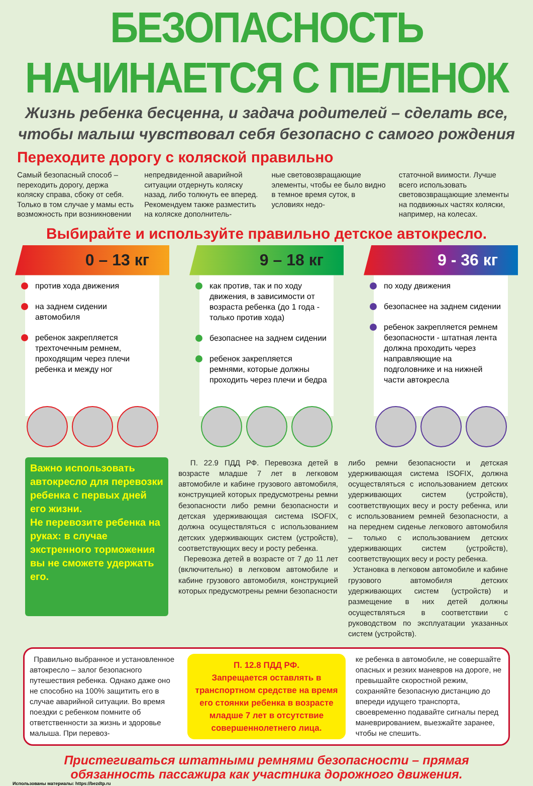БЕЗОПАСНОСТЬ НАЧИНАЕТСЯ С ПЕЛЕНОК
Жизнь ребенка бесценна, и задача родителей – сделать все,
чтобы малыш чувствовал себя безопасно с самого рождения
Переходите дорогу с коляской правильно
Самый безопасный способ – переходить дорогу, держа коляску справа, сбоку от себя. Только в том случае у мамы есть возможность при возникновении
непредвиденной аварийной ситуации отдернуть коляску назад, либо толкнуть ее вперед. Рекомендуем также разместить на коляске дополнитель-
ные световозвращающие элементы, чтобы ее было видно в темное время суток, в условиях недо-
статочной виимости. Лучше всего использовать световозвращающие злементы на подвижных частях коляски, например, на колесах.
Выбирайте и используйте правильно детское автокресло.
0 – 13 кг
против хода движения
на заднем сидении автомобиля
ребенок закрепляется трехточечным ремнем, проходящим через плечи ребенка и между ног
9 – 18 кг
как против, так и по ходу движения, в зависимости от возраста ребенка (до 1 года - только против хода)
безопаснее на заднем сидении
ребенок закрепляется ремнями, которые должны проходить через плечи и бедра
9 - 36 кг
по ходу движения
безопаснее на заднем сидении
ребенок закрепляется ремнем безопасности - штатная лента должна проходить через направляющие на подголовнике и на нижней части автокресла
Важно использовать автокресло для перевозки ребенка с первых дней его жизни.
Не перевозите ребенка на руках: в случае экстренного торможения вы не сможете удержать его.
П. 22.9 ПДД РФ. Перевозка детей в возрасте младше 7 лет в легковом автомобиле и кабине грузового автомобиля, конструкцией которых предусмотрены ремни безопасности либо ремни безопасности и детская удерживающая система ISOFIX, должна осуществляться с использованием детских удерживающих систем (устройств), соответствующих весу и росту ребенка.
Перевозка детей в возрасте от 7 до 11 лет (включительно) в легковом автомобиле и кабине грузового автомобиля, конструкцией которых предусмотрены ремни безопасности
либо ремни безопасности и детская удерживающая система ISOFIX, должна осуществляться с использованием детских удерживающих систем (устройств), соответствующих весу и росту ребенка, или с использованием ремней безопасности, а на переднем сиденье легкового автомобиля – только с использованием детских удерживающих систем (устройств), соответствующих весу и росту ребенка.
Установка в легковом автомобиле и кабине грузового автомобиля детских удерживающих систем (устройств) и размещение в них детей должны осуществляться в соответствии с руководством по эксплуатации указанных систем (устройств).
Правильно выбранное и установленное автокресло – залог безопасного путешествия ребенка. Однако даже оно не способно на 100% защитить его в случае аварийной ситуации. Во время поездки с ребенком помните об ответственности за жизнь и здоровье малыша. При перевоз-
П. 12.8 ПДД РФ.
Запрещается оставлять в транспортном средстве на время его стоянки ребенка в возрасте младше 7 лет в отсутствие совершеннолетнего лица.
ке ребенка в автомобиле, не совершайте опасных и резких маневров на дороге, не превышайте скоростной режим, сохраняйте безопасную дистанцию до впереди идущего транспорта, своевременно подавайте сигналы перед маневрированием, выезжайте заранее, чтобы не спешить.
Пристегиваться штатными ремнями безопасности – прямая
обязанность пассажира как участника дорожного движения.
Использованы материалы: https://bezdtp.ru